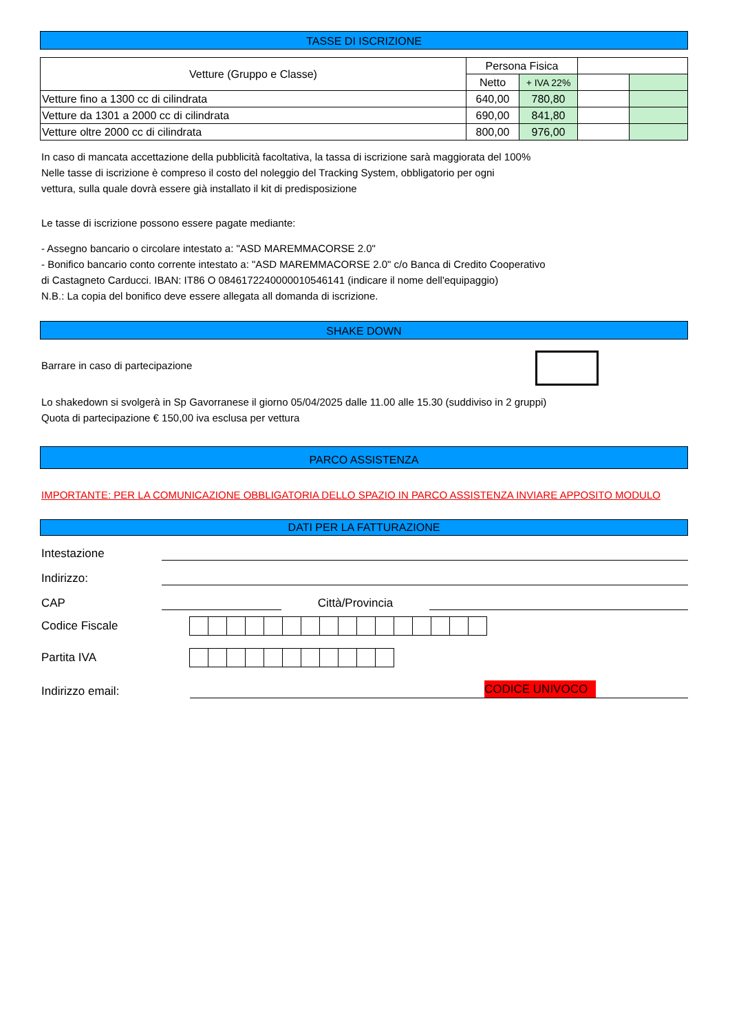TASSE DI ISCRIZIONE
| Vetture (Gruppo e Classe) | Persona Fisica | | | |
| | Netto | + IVA 22% | | |
| Vetture fino a 1300 cc di cilindrata | 640,00 | 780,80 | | |
| Vetture da 1301 a 2000 cc di cilindrata | 690,00 | 841,80 | | |
| Vetture oltre 2000 cc di cilindrata | 800,00 | 976,00 | | |
In caso di mancata accettazione della pubblicità facoltativa, la tassa di iscrizione sarà maggiorata del 100%
Nelle tasse di iscrizione è compreso il costo del noleggio del Tracking System, obbligatorio per ogni
vettura, sulla quale dovrà essere già installato il kit di predisposizione
Le tasse di iscrizione possono essere pagate mediante:
- Assegno bancario o circolare intestato a: "ASD MAREMMACORSE 2.0"
- Bonifico bancario conto corrente intestato a: "ASD MAREMMACORSE 2.0" c/o Banca di Credito Cooperativo
di Castagneto Carducci. IBAN: IT86 O 0846172240000010546141 (indicare il nome dell'equipaggio)
N.B.: La copia del bonifico deve essere allegata all domanda di iscrizione.
SHAKE DOWN
Barrare in caso di partecipazione
Lo shakedown si svolgerà in Sp Gavorranese il giorno 05/04/2025 dalle 11.00 alle 15.30 (suddiviso in 2 gruppi)
Quota di partecipazione € 150,00 iva esclusa per vettura
PARCO ASSISTENZA
IMPORTANTE: PER LA COMUNICAZIONE OBBLIGATORIA DELLO SPAZIO IN PARCO ASSISTENZA INVIARE APPOSITO MODULO
DATI PER LA FATTURAZIONE
Intestazione
Indirizzo:
CAP Città/Provincia
Codice Fiscale
Partita IVA
Indirizzo email: CODICE UNIVOCO